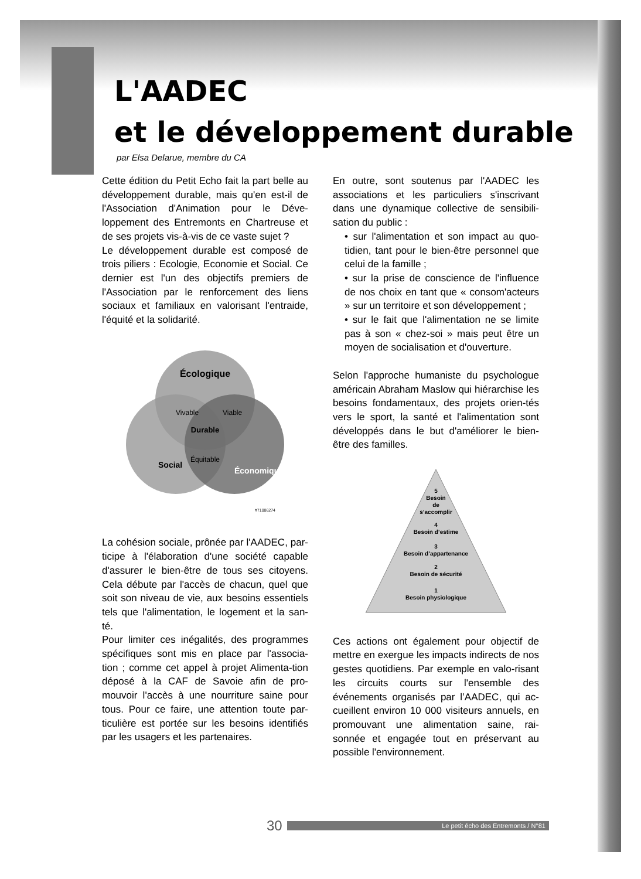L'AADEC
et le développement durable
par Elsa Delarue, membre du CA
Cette édition du Petit Echo fait la part belle au développement durable, mais qu'en est-il de l'Association d'Animation pour le Déve-loppement des Entremonts en Chartreuse et de ses projets vis-à-vis de ce vaste sujet ?
Le développement durable est composé de trois piliers : Ecologie, Economie et Social. Ce dernier est l'un des objectifs premiers de l'Association par le renforcement des liens sociaux et familiaux en valorisant l'entraide, l'équité et la solidarité.
Écologique
Durable
Vivable
Viable
Équitable
Social
Économique
#71006274
La cohésion sociale, prônée par l'AADEC, par-ticipe à l'élaboration d'une société capable d'assurer le bien-être de tous ses citoyens. Cela débute par l'accès de chacun, quel que soit son niveau de vie, aux besoins essentiels tels que l'alimentation, le logement et la san-té.
Pour limiter ces inégalités, des programmes spécifiques sont mis en place par l'associa-tion ; comme cet appel à projet Alimenta-tion déposé à la CAF de Savoie afin de pro-mouvoir l'accès à une nourriture saine pour tous. Pour ce faire, une attention toute par-ticulière est portée sur les besoins identifiés par les usagers et les partenaires.
En outre, sont soutenus par l'AADEC les associations et les particuliers s'inscrivant dans une dynamique collective de sensibili-sation du public :
• sur l'alimentation et son impact au quo-tidien, tant pour le bien-être personnel que celui de la famille ;
• sur la prise de conscience de l'influence de nos choix en tant que « consom'acteurs » sur un territoire et son développement ;
• sur le fait que l'alimentation ne se limite pas à son « chez-soi » mais peut être un moyen de socialisation et d'ouverture.
Selon l'approche humaniste du psychologue américain Abraham Maslow qui hiérarchise les besoins fondamentaux, des projets orien-tés vers le sport, la santé et l'alimentation sont développés dans le but d'améliorer le bien-être des familles.
5
Besoin
de
s’accomplir
4
Besoin d’estime
3
Besoin d’appartenance
2
Besoin de sécurité
1
Besoin physiologique
Ces actions ont également pour objectif de mettre en exergue les impacts indirects de nos gestes quotidiens. Par exemple en valo-risant les circuits courts sur l'ensemble des événements organisés par l’AADEC, qui ac-cueillent environ 10 000 visiteurs annuels, en promouvant une alimentation saine, rai-sonnée et engagée tout en préservant au possible l'environnement.
30 Le petit écho des Entremonts / N°81